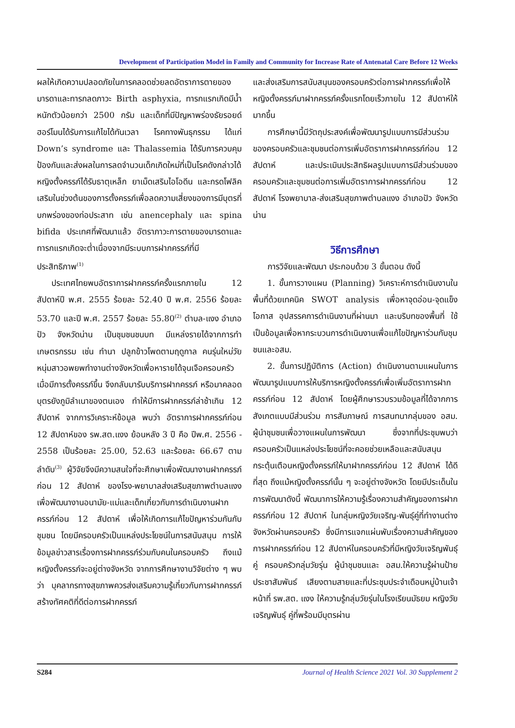Development of Participation Model in Family and Community for Increase Rate of Antenatal Care Before 12 Weeks
ผลให้เกิดความปลอดภัยในการคลอดช่วยลดอัตราการตายของมารดาและทารกลดภาวะ Birth asphyxia, ทารกแรกเกิดมีน้ำหนักตัวน้อยกว่า 2500 กรัม และเด็กที่มีปัญหาพร่องธัยรอยด์ฮอร์โมนได้รับการแก้ไขได้ทันเวลา โรคทางพันธุกรรม ได้แก่ Down’s syndrome และ Thalassemia ได้รับการควบคุมป้องกันและส่งผลในการลดจำนวนเด็กเกิดใหม่ที่เป็นโรคดังกล่าวได้หญิงตั้งครรภ์ได้รับธาตุเหล็ก ยาเม็ดเสริมไอโอดีน และกรดโฟลิคเสริมในช่วงต้นของการตั้งครรภ์เพื่อลดความเสี่ยงของการมีบุตรที่บกพร่องของท่อประสาท เช่น anencephaly และ spina bifida ประเทศที่พัฒนาแล้ว อัตราภาวะการตายของมารดาและทารกแรกเกิดจะต่ำเนื่องจากมีระบบการฝากครรภ์ที่มีประสิทธิภาพ<sup>(1)</sup>
ประเทศไทยพบอัตราการฝากครรภ์ครั้งแรกภายใน 12 สัปดาห์ปี พ.ศ. 2555 ร้อยละ 52.40 ปี พ.ศ. 2556 ร้อยละ 53.70 และปี พ.ศ. 2557 ร้อยละ 55.80<sup>(2)</sup> ตำบล-แงง อำเภอปัว จังหวัดน่าน เป็นชุมชนชนบท มีแหล่งรายได้จากการทำเกษตรกรรม เช่น ทำนา ปลูกข้าวโพดตามฤดูกาล คนรุ่นใหม่วัยหนุ่มสาวอพยพทำงานต่างจังหวัดเพื่อหารายได้จุนเจือครอบครัวเมื่อมีการตั้งครรภ์ขึ้น จึงกลับมารับบริการฝากครรภ์ หรือมาคลอดบุตรยังภูมิลำเนาของตนเอง ทำให้มีการฝากครรภ์ล่าช้าเกิน 12 สัปดาห์ จากการวิเคราะห์ข้อมูล พบว่า อัตราการฝากครรภ์ก่อน 12 สัปดาห์ของ รพ.สต.แงง ย้อนหลัง 3 ปี คือ ปีพ.ศ. 2556 - 2558 เป็นร้อยละ 25.00, 52.63 และร้อยละ 66.67 ตามลำดับ<sup>(3)</sup> ผู้วิจัยจึงมีความสนใจที่จะศึกษาเพื่อพัฒนางานฝากครรภ์ก่อน 12 สัปดาห์ ของโรง-พยาบาลส่งเสริมสุขภาพตำบลแงง เพื่อพัฒนางานอนามัย-แม่และเด็กเกี่ยวกับการดำเนินงานฝากครรภ์ก่อน 12 สัปดาห์ เพื่อให้เกิดการแก้ไขปัญหาร่วมกันกับชุมชน โดยมีครอบครัวเป็นแหล่งประโยชน์ในการสนับสนุน การให้ข้อมูลข่าวสารเรื่องการฝากครรภ์ร่วมกับคนในครอบครัว ถึงแม้หญิงตั้งครรภ์จะอยู่ต่างจังหวัด จากการศึกษางานวิจัยต่าง ๆ พบว่า บุคลากรทางสุขภาพควรส่งเสริมความรู้เกี่ยวกับการฝากครรภ์สร้างทัศคติที่ดีต่อการฝากครรภ์
และส่งเสริมการสนับสนุนของครอบครัวต่อการฝากครรภ์เพื่อให้หญิงตั้งครรภ์มาฝากครรภ์ครั้งแรกโดยเร็วภายใน 12 สัปดาห์ให้มากขึ้น
การศึกษานี้มีวัตถุประสงค์เพื่อพัฒนารูปแบบการมีส่วนร่วมของครอบครัวและชุมชนต่อการเพิ่มอัตราการฝากครรภ์ก่อน 12 สัปดาห์ และประเมินประสิทธิผลรูปแบบการมีส่วนร่วมของครอบครัวและชุมชนต่อการเพิ่มอัตราการฝากครรภ์ก่อน 12 สัปดาห์ โรงพยาบาล-ส่งเสริมสุขภาพตำบลแงง อำเภอปัว จังหวัดน่าน
วิธีการศึกษา
การวิจัยและพัฒนา ประกอบด้วย 3 ขั้นตอน ดังนี้
1. ขั้นการวางแผน (Planning) วิเคราะห์การดำเนินงานในพื้นที่ด้วยเทคนิค SWOT analysis เพื่อหาจุดอ่อน-จุดแข็ง โอกาส อุปสรรคการดำเนินงานที่ผ่านมา และบริบทของพื้นที่ ใช้เป็นข้อมูลเพื่อหากระบวนการดำเนินงานเพื่อแก้ไขปัญหาร่วมกับชุมชนและอสม.
2. ขั้นการปฏิบัติการ (Action) ดำเนินงานตามแผนในการพัฒนารูปแบบการให้บริการหญิงตั้งครรภ์เพื่อเพิ่มอัตราการฝากครรภ์ก่อน 12 สัปดาห์ โดยผู้ศึกษารวบรวมข้อมูลที่ได้จากการสังเกตแบบมีส่วนร่วม การสัมภาษณ์ การสนทนากลุ่มของ อสม. ผู้นำชุมชนเพื่อวางแผนในการพัฒนา ซึ่งจากที่ประชุมพบว่า ครอบครัวเป็นแหล่งประโยชน์ที่จะคอยช่วยเหลือและสนับสนุนกระตุ้นเตือนหญิงตั้งครรภ์ให้มาฝากครรภ์ก่อน 12 สัปดาห์ ได้ดีที่สุด ถึงแม้หญิงตั้งครรภ์นั้น ๆ จะอยู่ต่างจังหวัด โดยมีประเด็นในการพัฒนาดังนี้ พัฒนาการให้ความรู้เรื่องความสำคัญของการฝากครรภ์ก่อน 12 สัปดาห์ ในกลุ่มหญิงวัยเจริญ-พันธุ์คู่ที่ทำงานต่างจังหวัดผ่านครอบครัว ซึ่งมีการแจกแผ่นพับเรื่องความสำคัญของการฝากครรภ์ก่อน 12 สัปดาห์ในครอบครัวที่มีหญิงวัยเจริญพันธุ์คู่ ครอบครัวกลุ่มวัยรุ่น ผู้นำชุมชนและ อสม.ให้ความรู้ผ่านป้ายประชาสัมพันธ์ เสียงตามสายและที่ประชุมประจำเดือนหมู่บ้านเจ้าหน้าที่ รพ.สต. แงง ให้ความรู้กลุ่มวัยรุ่นในโรงเรียนมัธยม หญิงวัยเจริญพันธุ์ คู่ที่พร้อมมีบุตรผ่าน
S284 Journal of Health Science 2021 Vol. 30 Supplement 2